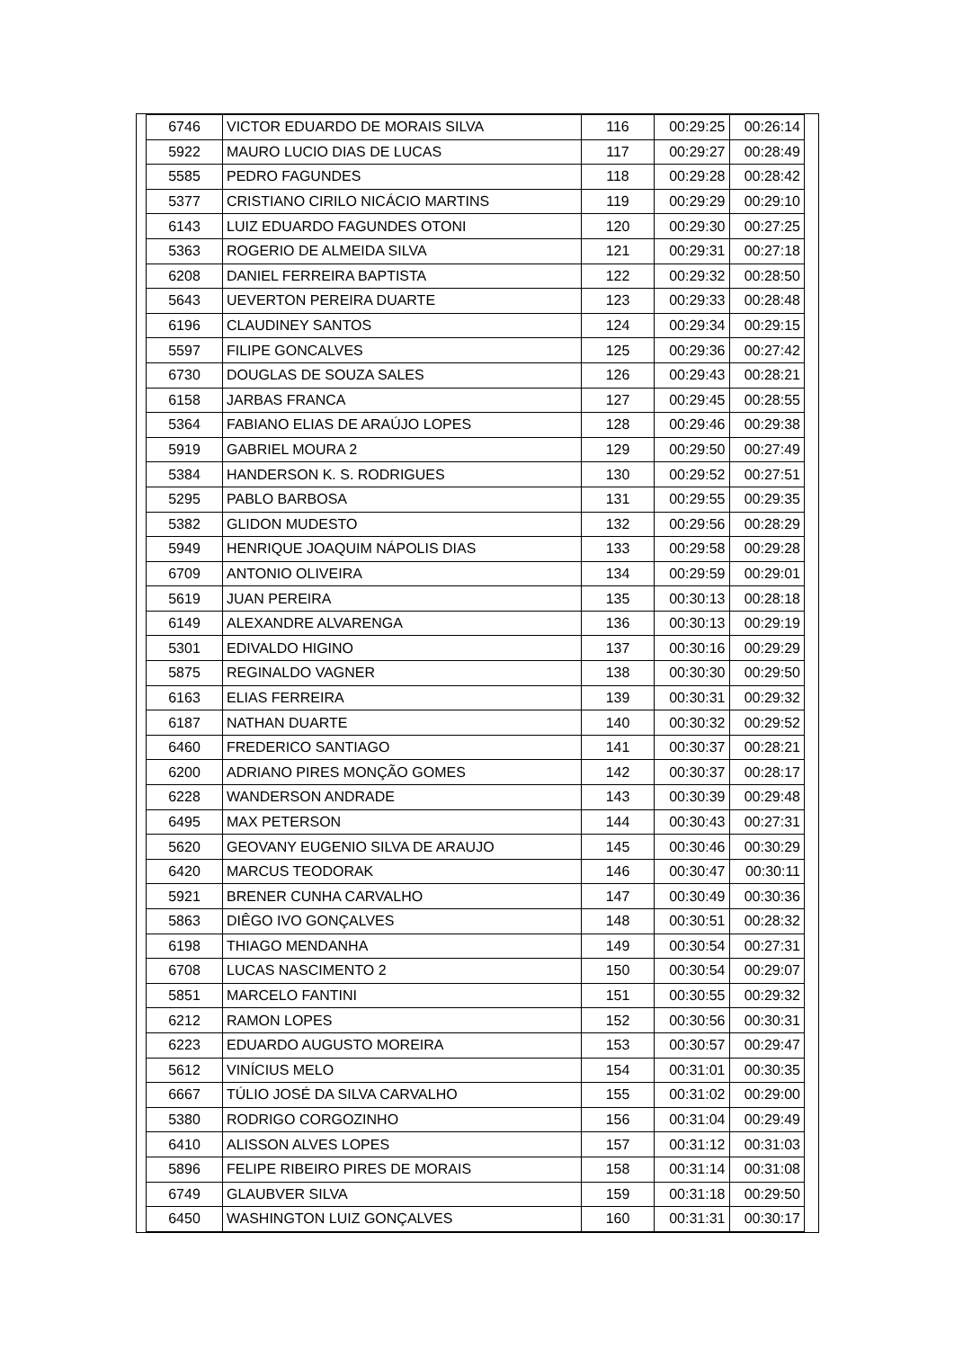| 6746 | VICTOR EDUARDO DE MORAIS SILVA | 116 | 00:29:25 | 00:26:14 |
| 5922 | MAURO LUCIO DIAS DE LUCAS | 117 | 00:29:27 | 00:28:49 |
| 5585 | PEDRO FAGUNDES | 118 | 00:29:28 | 00:28:42 |
| 5377 | CRISTIANO CIRILO NICÁCIO MARTINS | 119 | 00:29:29 | 00:29:10 |
| 6143 | LUIZ EDUARDO FAGUNDES OTONI | 120 | 00:29:30 | 00:27:25 |
| 5363 | ROGERIO DE ALMEIDA SILVA | 121 | 00:29:31 | 00:27:18 |
| 6208 | DANIEL FERREIRA BAPTISTA | 122 | 00:29:32 | 00:28:50 |
| 5643 | UEVERTON PEREIRA DUARTE | 123 | 00:29:33 | 00:28:48 |
| 6196 | CLAUDINEY SANTOS | 124 | 00:29:34 | 00:29:15 |
| 5597 | FILIPE GONCALVES | 125 | 00:29:36 | 00:27:42 |
| 6730 | DOUGLAS DE SOUZA SALES | 126 | 00:29:43 | 00:28:21 |
| 6158 | JARBAS FRANCA | 127 | 00:29:45 | 00:28:55 |
| 5364 | FABIANO ELIAS DE ARAÚJO LOPES | 128 | 00:29:46 | 00:29:38 |
| 5919 | GABRIEL MOURA 2 | 129 | 00:29:50 | 00:27:49 |
| 5384 | HANDERSON K. S. RODRIGUES | 130 | 00:29:52 | 00:27:51 |
| 5295 | PABLO BARBOSA | 131 | 00:29:55 | 00:29:35 |
| 5382 | GLIDON MUDESTO | 132 | 00:29:56 | 00:28:29 |
| 5949 | HENRIQUE JOAQUIM NÁPOLIS DIAS | 133 | 00:29:58 | 00:29:28 |
| 6709 | ANTONIO OLIVEIRA | 134 | 00:29:59 | 00:29:01 |
| 5619 | JUAN PEREIRA | 135 | 00:30:13 | 00:28:18 |
| 6149 | ALEXANDRE ALVARENGA | 136 | 00:30:13 | 00:29:19 |
| 5301 | EDIVALDO HIGINO | 137 | 00:30:16 | 00:29:29 |
| 5875 | REGINALDO VAGNER | 138 | 00:30:30 | 00:29:50 |
| 6163 | ELIAS FERREIRA | 139 | 00:30:31 | 00:29:32 |
| 6187 | NATHAN DUARTE | 140 | 00:30:32 | 00:29:52 |
| 6460 | FREDERICO SANTIAGO | 141 | 00:30:37 | 00:28:21 |
| 6200 | ADRIANO PIRES MONÇÃO GOMES | 142 | 00:30:37 | 00:28:17 |
| 6228 | WANDERSON ANDRADE | 143 | 00:30:39 | 00:29:48 |
| 6495 | MAX PETERSON | 144 | 00:30:43 | 00:27:31 |
| 5620 | GEOVANY EUGENIO SILVA DE ARAUJO | 145 | 00:30:46 | 00:30:29 |
| 6420 | MARCUS TEODORAK | 146 | 00:30:47 | 00:30:11 |
| 5921 | BRENER CUNHA CARVALHO | 147 | 00:30:49 | 00:30:36 |
| 5863 | DIÊGO IVO GONÇALVES | 148 | 00:30:51 | 00:28:32 |
| 6198 | THIAGO MENDANHA | 149 | 00:30:54 | 00:27:31 |
| 6708 | LUCAS NASCIMENTO 2 | 150 | 00:30:54 | 00:29:07 |
| 5851 | MARCELO FANTINI | 151 | 00:30:55 | 00:29:32 |
| 6212 | RAMON LOPES | 152 | 00:30:56 | 00:30:31 |
| 6223 | EDUARDO AUGUSTO MOREIRA | 153 | 00:30:57 | 00:29:47 |
| 5612 | VINÍCIUS MELO | 154 | 00:31:01 | 00:30:35 |
| 6667 | TÚLIO JOSÉ DA SILVA CARVALHO | 155 | 00:31:02 | 00:29:00 |
| 5380 | RODRIGO CORGOZINHO | 156 | 00:31:04 | 00:29:49 |
| 6410 | ALISSON ALVES LOPES | 157 | 00:31:12 | 00:31:03 |
| 5896 | FELIPE RIBEIRO PIRES DE MORAIS | 158 | 00:31:14 | 00:31:08 |
| 6749 | GLAUBVER SILVA | 159 | 00:31:18 | 00:29:50 |
| 6450 | WASHINGTON LUIZ GONÇALVES | 160 | 00:31:31 | 00:30:17 |